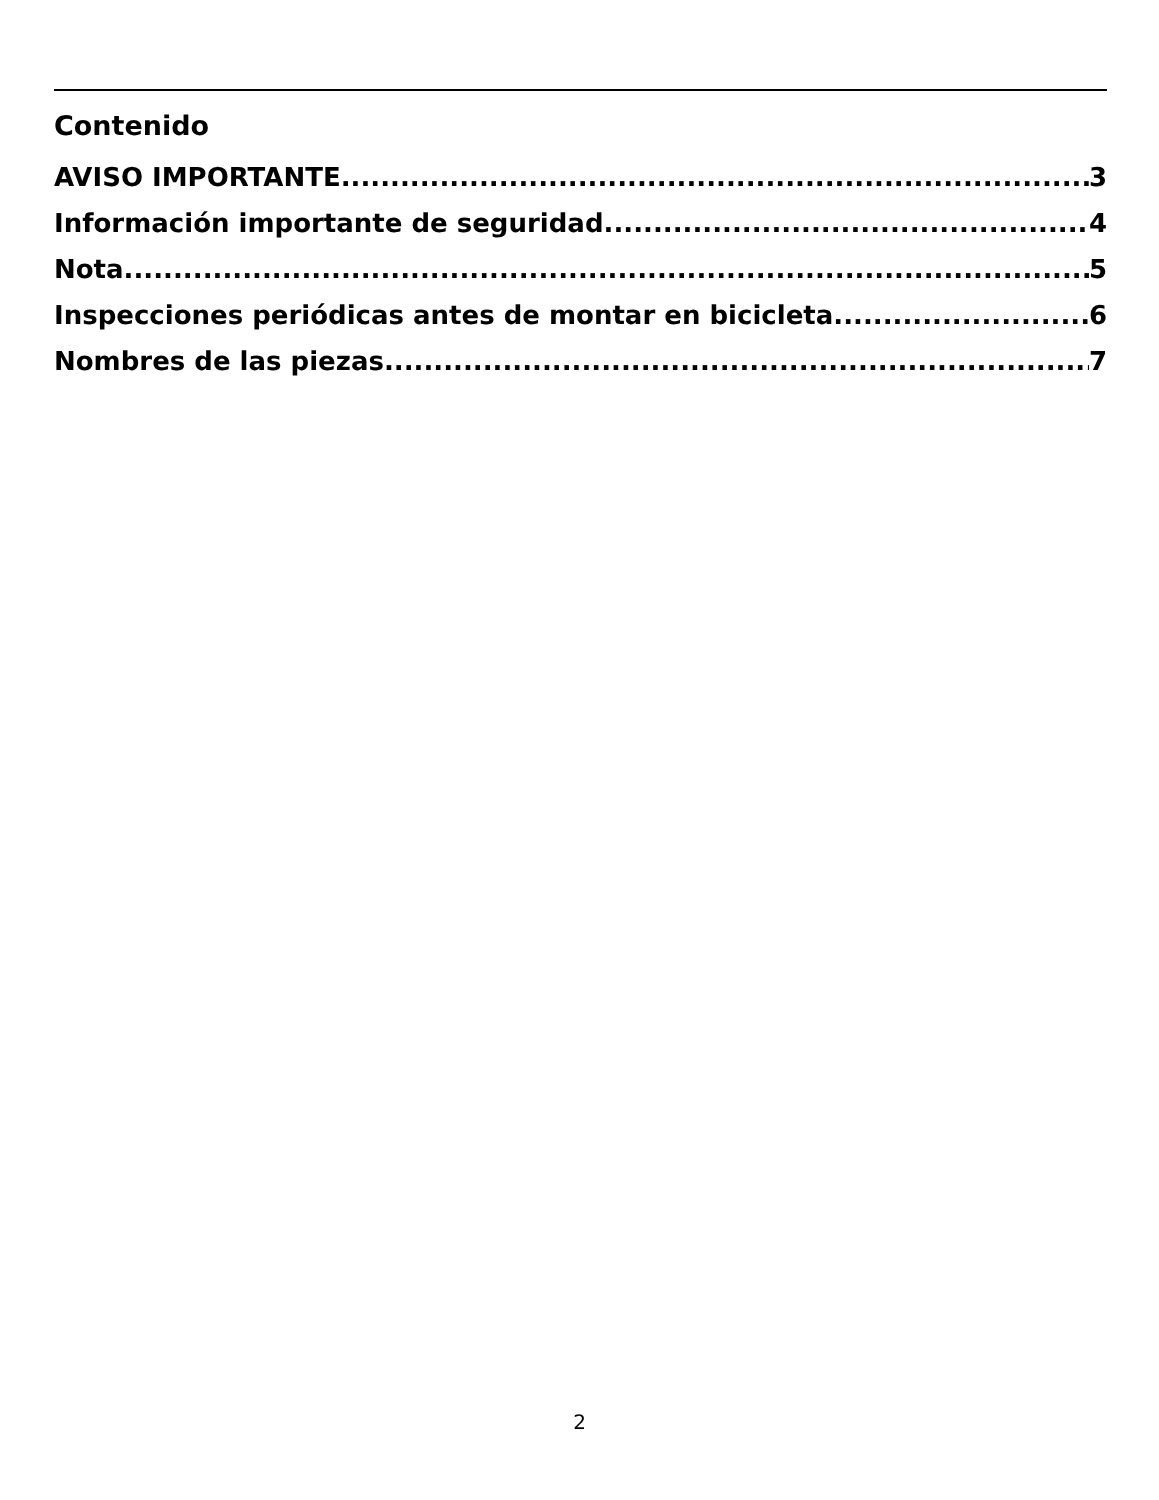Contenido
AVISO IMPORTANTE 3
Información importante de seguridad 4
Nota 5
Inspecciones periódicas antes de montar en bicicleta 6
Nombres de las piezas 7
2